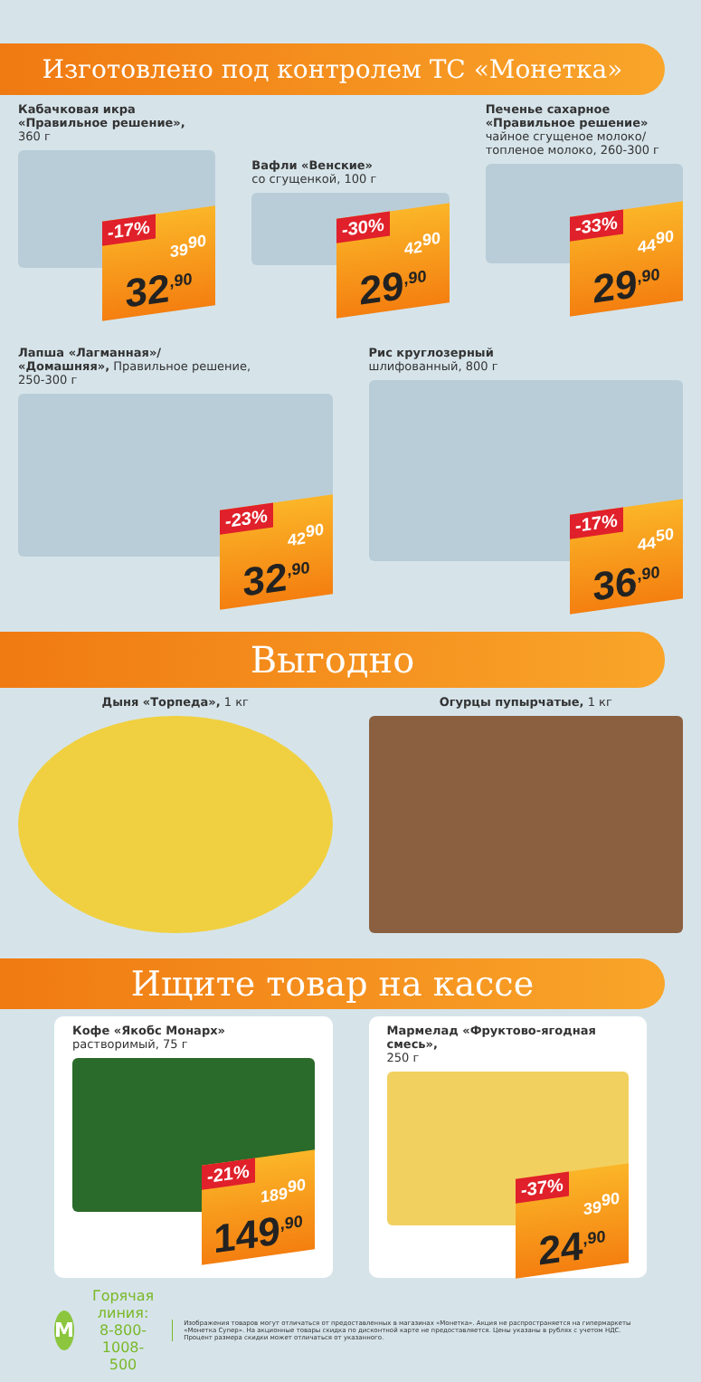Изготовлено под контролем ТС «Монетка»
Кабачковая икра
«Правильное решение»,
360 г
-17%
39<sup>90</sup>
32<sup>,90</sup>
Вафли «Венские»
со сгущенкой, 100 г
-30%
42<sup>90</sup>
29<sup>,90</sup>
Печенье сахарное
«Правильное решение»
чайное сгущеное молоко/топленое молоко, 260-300 г
-33%
44<sup>90</sup>
29<sup>,90</sup>
Лапша «Лагманная»/
«Домашняя», Правильное решение,
250-300 г
-23%
42<sup>90</sup>
32<sup>,90</sup>
Рис круглозерный
шлифованный, 800 г
-17%
44<sup>50</sup>
36<sup>,90</sup>
Выгодно
Дыня «Торпеда», 1 кг Огурцы пупырчатые, 1 кг
Ищите товар на кассе
Кофе «Якобс Монарх»
растворимый, 75 г
-21%
189<sup>90</sup>
149<sup>,90</sup>
Мармелад «Фруктово-ягодная смесь»,
250 г
-37%
39<sup>90</sup>
24<sup>,90</sup>
M
Горячая линия:
8-800-1008-500
Изображения товаров могут отличаться от предоставленных в магазинах «Монетка». Акция не распространяется на гипермаркеты «Монетка Супер». На акционные товары скидка по дисконтной карте не предоставляется. Цены указаны в рублях с учетом НДС. Процент размера скидки может отличаться от указанного.